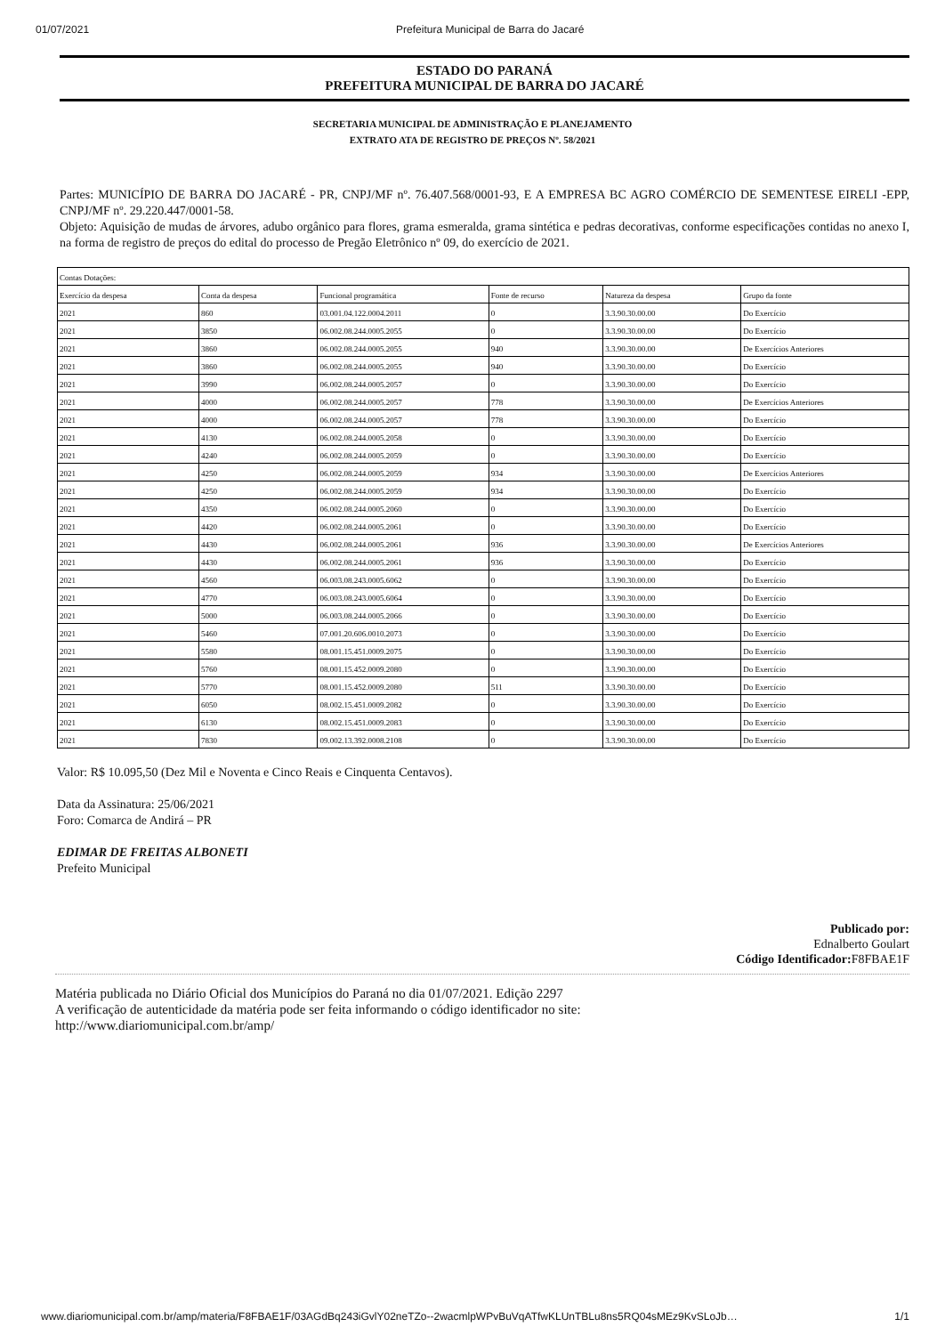01/07/2021 Prefeitura Municipal de Barra do Jacaré
ESTADO DO PARANÁ
PREFEITURA MUNICIPAL DE BARRA DO JACARÉ
SECRETARIA MUNICIPAL DE ADMINISTRAÇÃO E PLANEJAMENTO
EXTRATO ATA DE REGISTRO DE PREÇOS Nº. 58/2021
Partes: MUNICÍPIO DE BARRA DO JACARÉ - PR, CNPJ/MF nº. 76.407.568/0001-93, E A EMPRESA BC AGRO COMÉRCIO DE SEMENTESE EIRELI -EPP, CNPJ/MF nº. 29.220.447/0001-58.
Objeto: Aquisição de mudas de árvores, adubo orgânico para flores, grama esmeralda, grama sintética e pedras decorativas, conforme especificações contidas no anexo I, na forma de registro de preços do edital do processo de Pregão Eletrônico nº 09, do exercício de 2021.
| Contas Dotações: | | | | | |
| Exercício da despesa | Conta da despesa | Funcional programática | Fonte de recurso | Natureza da despesa | Grupo da fonte |
| 2021 | 860 | 03.001.04.122.0004.2011 | 0 | 3.3.90.30.00.00 | Do Exercício |
| 2021 | 3850 | 06.002.08.244.0005.2055 | 0 | 3.3.90.30.00.00 | Do Exercício |
| 2021 | 3860 | 06.002.08.244.0005.2055 | 940 | 3.3.90.30.00.00 | De Exercícios Anteriores |
| 2021 | 3860 | 06.002.08.244.0005.2055 | 940 | 3.3.90.30.00.00 | Do Exercício |
| 2021 | 3990 | 06.002.08.244.0005.2057 | 0 | 3.3.90.30.00.00 | Do Exercício |
| 2021 | 4000 | 06.002.08.244.0005.2057 | 778 | 3.3.90.30.00.00 | De Exercícios Anteriores |
| 2021 | 4000 | 06.002.08.244.0005.2057 | 778 | 3.3.90.30.00.00 | Do Exercício |
| 2021 | 4130 | 06.002.08.244.0005.2058 | 0 | 3.3.90.30.00.00 | Do Exercício |
| 2021 | 4240 | 06.002.08.244.0005.2059 | 0 | 3.3.90.30.00.00 | Do Exercício |
| 2021 | 4250 | 06.002.08.244.0005.2059 | 934 | 3.3.90.30.00.00 | De Exercícios Anteriores |
| 2021 | 4250 | 06.002.08.244.0005.2059 | 934 | 3.3.90.30.00.00 | Do Exercício |
| 2021 | 4350 | 06.002.08.244.0005.2060 | 0 | 3.3.90.30.00.00 | Do Exercício |
| 2021 | 4420 | 06.002.08.244.0005.2061 | 0 | 3.3.90.30.00.00 | Do Exercício |
| 2021 | 4430 | 06.002.08.244.0005.2061 | 936 | 3.3.90.30.00.00 | De Exercícios Anteriores |
| 2021 | 4430 | 06.002.08.244.0005.2061 | 936 | 3.3.90.30.00.00 | Do Exercício |
| 2021 | 4560 | 06.003.08.243.0005.6062 | 0 | 3.3.90.30.00.00 | Do Exercício |
| 2021 | 4770 | 06.003.08.243.0005.6064 | 0 | 3.3.90.30.00.00 | Do Exercício |
| 2021 | 5000 | 06.003.08.244.0005.2066 | 0 | 3.3.90.30.00.00 | Do Exercício |
| 2021 | 5460 | 07.001.20.606.0010.2073 | 0 | 3.3.90.30.00.00 | Do Exercício |
| 2021 | 5580 | 08.001.15.451.0009.2075 | 0 | 3.3.90.30.00.00 | Do Exercício |
| 2021 | 5760 | 08.001.15.452.0009.2080 | 0 | 3.3.90.30.00.00 | Do Exercício |
| 2021 | 5770 | 08.001.15.452.0009.2080 | 511 | 3.3.90.30.00.00 | Do Exercício |
| 2021 | 6050 | 08.002.15.451.0009.2082 | 0 | 3.3.90.30.00.00 | Do Exercício |
| 2021 | 6130 | 08.002.15.451.0009.2083 | 0 | 3.3.90.30.00.00 | Do Exercício |
| 2021 | 7830 | 09.002.13.392.0008.2108 | 0 | 3.3.90.30.00.00 | Do Exercício |
Valor: R$ 10.095,50 (Dez Mil e Noventa e Cinco Reais e Cinquenta Centavos).
Data da Assinatura: 25/06/2021
Foro: Comarca de Andirá – PR
EDIMAR DE FREITAS ALBONETI
Prefeito Municipal
Publicado por:
Ednalberto Goulart
Código Identificador: F8FBAE1F
Matéria publicada no Diário Oficial dos Municípios do Paraná no dia 01/07/2021. Edição 2297
A verificação de autenticidade da matéria pode ser feita informando o código identificador no site:
http://www.diariomunicipal.com.br/amp/
www.diariomunicipal.com.br/amp/materia/F8FBAE1F/03AGdBq243iGvlY02neTZo--2wacmlpWPvBuVqATfwKLUnTBLu8ns5RQ04sMEz9KvSLoJb… 1/1